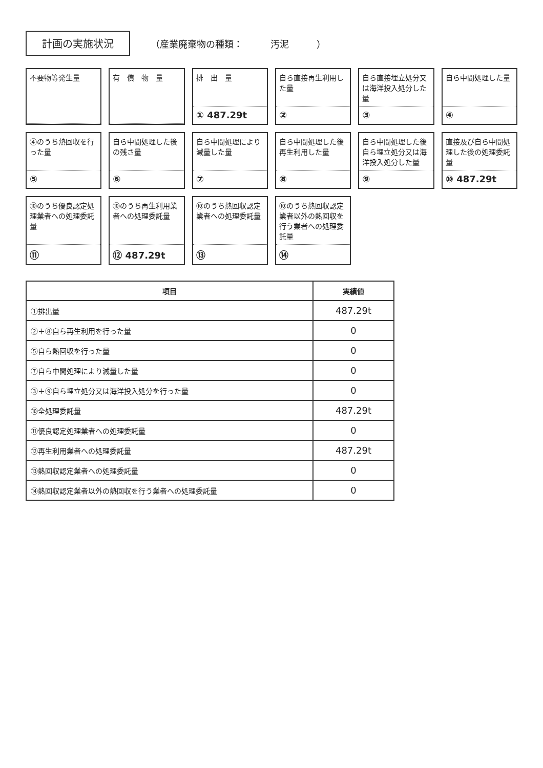計画の実施状況
（産業廃棄物の種類：　　　汚泥　　　）
不要物等発生量
有　償　物　量
排　出　量
① 487.29t
自ら直接再生利用した量
②
自ら直接埋立処分又は海洋投入処分した量
③
自ら中間処理した量
④
④のうち熱回収を行った量
⑤
自ら中間処理した後の残さ量
⑥
自ら中間処理により減量した量
⑦
自ら中間処理した後再生利用した量
⑧
自ら中間処理した後自ら埋立処分又は海洋投入処分した量
⑨
直接及び自ら中間処理した後の処理委託量
⑩ 487.29t
⑩のうち優良認定処理業者への処理委託量
⑪
⑩のうち再生利用業者への処理委託量
⑫ 487.29t
⑩のうち熱回収認定業者への処理委託量
⑬
⑩のうち熱回収認定業者以外の熱回収を行う業者への処理委託量
⑭
| 項目 | 実績値 |
| --- | --- |
| ①排出量 | 487.29t |
| ②＋⑧自ら再生利用を行った量 | 0 |
| ⑤自ら熱回収を行った量 | 0 |
| ⑦自ら中間処理により減量した量 | 0 |
| ③＋⑨自ら埋立処分又は海洋投入処分を行った量 | 0 |
| ⑩全処理委託量 | 487.29t |
| ⑪優良認定処理業者への処理委託量 | 0 |
| ⑫再生利用業者への処理委託量 | 487.29t |
| ⑬熱回収認定業者への処理委託量 | 0 |
| ⑭熱回収認定業者以外の熱回収を行う業者への処理委託量 | 0 |